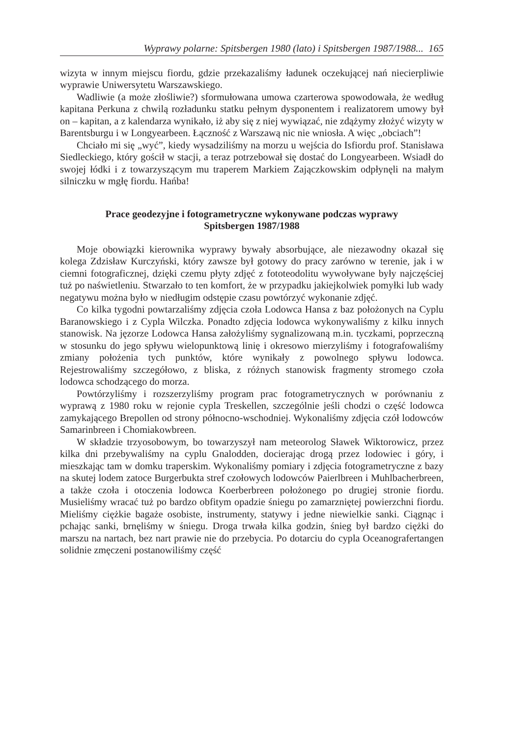Wyprawy polarne: Spitsbergen 1980 (lato) i Spitsbergen 1987/1988... 165
wizyta w innym miejscu fiordu, gdzie przekazaliśmy ładunek oczekującej nań niecierpliwie wyprawie Uniwersytetu Warszawskiego.
Wadliwie (a może złośliwie?) sformułowana umowa czarterowa spowodowała, że według kapitana Perkuna z chwilą rozładunku statku pełnym dysponentem i realizatorem umowy był on – kapitan, a z kalendarza wynikało, iż aby się z niej wywiązać, nie zdążymy złożyć wizyty w Barentsburgu i w Longyearbeen. Łączność z Warszawą nic nie wniosła. A więc „obciach”!
Chciało mi się „wyć”, kiedy wysadziliśmy na morzu u wejścia do Isfiordu prof. Stanisława Siedleckiego, który gościł w stacji, a teraz potrzebował się dostać do Longyearbeen. Wsiadł do swojej łódki i z towarzyszącym mu traperem Markiem Zajączkowskim odpłynęli na małym silniczku w mgłę fiordu. Hańba!
Prace geodezyjne i fotogrametryczne wykonywane podczas wyprawy
Spitsbergen 1987/1988
Moje obowiązki kierownika wyprawy bywały absorbujące, ale niezawodny okazał się kolega Zdzisław Kurczyński, który zawsze był gotowy do pracy zarówno w terenie, jak i w ciemni fotograficznej, dzięki czemu płyty zdjęć z fototeodolitu wywoływane były najczęściej tuż po naświetleniu. Stwarzało to ten komfort, że w przypadku jakiejkolwiek pomyłki lub wady negatywu można było w niedługim odstępie czasu powtórzyć wykonanie zdjęć.
Co kilka tygodni powtarzaliśmy zdjęcia czoła Lodowca Hansa z baz położonych na Cyplu Baranowskiego i z Cypla Wilczka. Ponadto zdjęcia lodowca wykonywaliśmy z kilku innych stanowisk. Na jęzorze Lodowca Hansa założyliśmy sygnalizowaną m.in. tyczkami, poprzeczną w stosunku do jego spływu wielopunktową linię i okresowo mierzyliśmy i fotografowaliśmy zmiany położenia tych punktów, które wynikały z powolnego spływu lodowca. Rejestrowaliśmy szczegółowo, z bliska, z różnych stanowisk fragmenty stromego czoła lodowca schodzącego do morza.
Powtórzyliśmy i rozszerzyliśmy program prac fotogrametrycznych w porównaniu z wyprawą z 1980 roku w rejonie cypla Treskellen, szczególnie jeśli chodzi o część lodowca zamykającego Brepollen od strony północno-wschodniej. Wykonaliśmy zdjęcia czół lodowców Samarinbreen i Chomiakowbreen.
W składzie trzyosobowym, bo towarzyszył nam meteorolog Sławek Wiktorowicz, przez kilka dni przebywaliśmy na cyplu Gnalodden, docierając drogą przez lodowiec i góry, i mieszkając tam w domku traperskim. Wykonaliśmy pomiary i zdjęcia fotogrametryczne z bazy na skutej lodem zatoce Burgerbukta stref czołowych lodowców Paierlbreen i Muhlbacherbreen, a także czoła i otoczenia lodowca Koerberbreen położonego po drugiej stronie fiordu. Musieliśmy wracać tuż po bardzo obfitym opadzie śniegu po zamarzniętej powierzchni fiordu. Mieliśmy ciężkie bagaże osobiste, instrumenty, statywy i jedne niewielkie sanki. Ciągnąc i pchając sanki, brnęliśmy w śniegu. Droga trwała kilka godzin, śnieg był bardzo ciężki do marszu na nartach, bez nart prawie nie do przebycia. Po dotarciu do cypla Oceanografertangen solidnie zmęczeni postanowiliśmy część